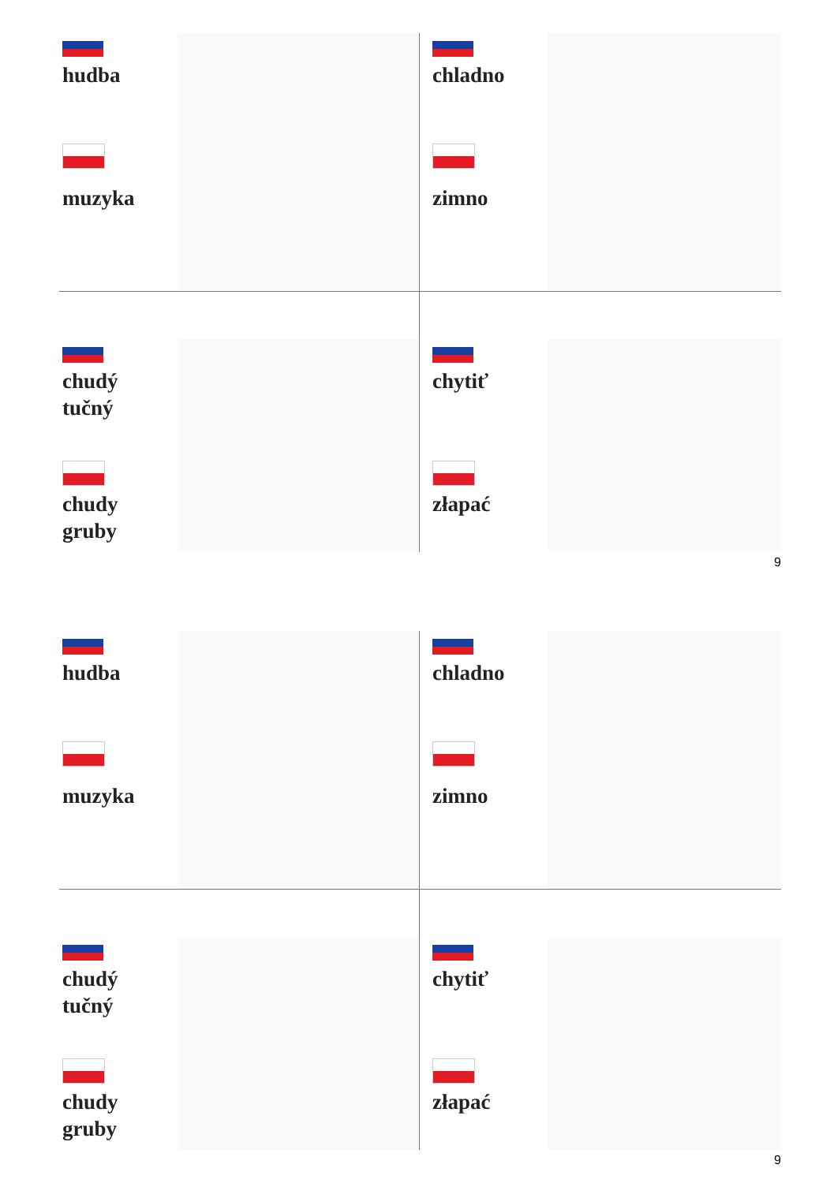hudba
muzyka
chladno
zimno
chudý
tučný
chudy
gruby
chytiť
złapać
9
hudba
muzyka
chladno
zimno
chudý
tučný
chudy
gruby
chytiť
złapać
9